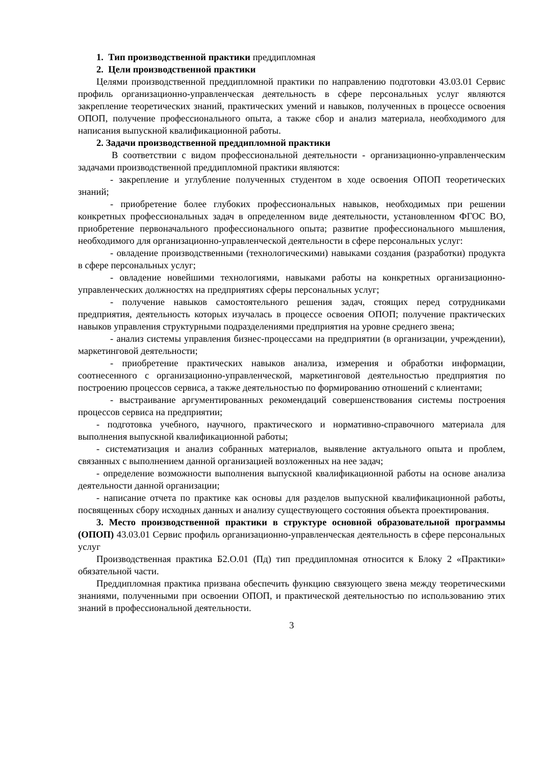1. Тип производственной практики преддипломная
2. Цели производственной практики
Целями производственной преддипломной практики по направлению подготовки 43.03.01 Сервис профиль организационно-управленческая деятельность в сфере персональных услуг являются закрепление теоретических знаний, практических умений и навыков, полученных в процессе освоения ОПОП, получение профессионального опыта, а также сбор и анализ материала, необходимого для написания выпускной квалификационной работы.
2. Задачи производственной преддипломной практики
В соответствии с видом профессиональной деятельности - организационно-управленческим задачами производственной преддипломной практики являются:
- закрепление и углубление полученных студентом в ходе освоения ОПОП теоретических знаний;
- приобретение более глубоких профессиональных навыков, необходимых при решении конкретных профессиональных задач в определенном виде деятельности, установленном ФГОС ВО, приобретение первоначального профессионального опыта; развитие профессионального мышления, необходимого для организационно-управленческой деятельности в сфере персональных услуг:
- овладение производственными (технологическими) навыками создания (разработки) продукта в сфере персональных услуг;
- овладение новейшими технологиями, навыками работы на конкретных организационно-управленческих должностях на предприятиях сферы персональных услуг;
- получение навыков самостоятельного решения задач, стоящих перед сотрудниками предприятия, деятельность которых изучалась в процессе освоения ОПОП; получение практических навыков управления структурными подразделениями предприятия на уровне среднего звена;
- анализ системы управления бизнес-процессами на предприятии (в организации, учреждении), маркетинговой деятельности;
- приобретение практических навыков анализа, измерения и обработки информации, соотнесенного с организационно-управленческой, маркетинговой деятельностью предприятия по построению процессов сервиса, а также деятельностью по формированию отношений с клиентами;
- выстраивание аргументированных рекомендаций совершенствования системы построения процессов сервиса на предприятии;
- подготовка учебного, научного, практического и нормативно-справочного материала для выполнения выпускной квалификационной работы;
- систематизация и анализ собранных материалов, выявление актуального опыта и проблем, связанных с выполнением данной организацией возложенных на нее задач;
- определение возможности выполнения выпускной квалификационной работы на основе анализа деятельности данной организации;
- написание отчета по практике как основы для разделов выпускной квалификационной работы, посвященных сбору исходных данных и анализу существующего состояния объекта проектирования.
3. Место производственной практики в структуре основной образовательной программы (ОПОП) 43.03.01 Сервис профиль организационно-управленческая деятельность в сфере персональных услуг
Производственная практика Б2.О.01 (Пд) тип преддипломная относится к Блоку 2 «Практики» обязательной части.
Преддипломная практика призвана обеспечить функцию связующего звена между теоретическими знаниями, полученными при освоении ОПОП, и практической деятельностью по использованию этих знаний в профессиональной деятельности.
3